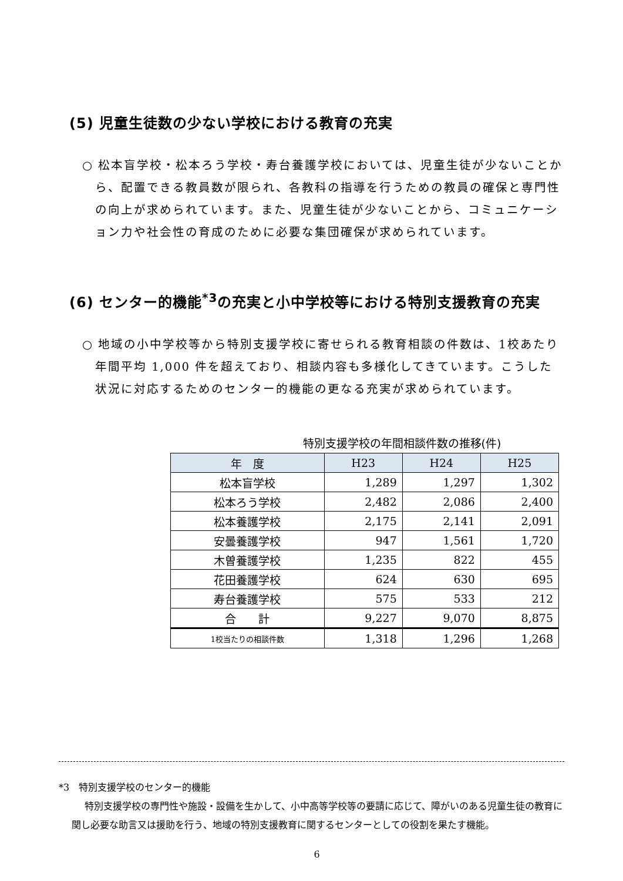(5) 児童生徒数の少ない学校における教育の充実
○ 松本盲学校・松本ろう学校・寿台養護学校においては、児童生徒が少ないことから、配置できる教員数が限られ、各教科の指導を行うための教員の確保と専門性の向上が求められています。また、児童生徒が少ないことから、コミュニケーション力や社会性の育成のために必要な集団確保が求められています。
(6) センター的機能<sup>*3</sup>の充実と小中学校等における特別支援教育の充実
○ 地域の小中学校等から特別支援学校に寄せられる教育相談の件数は、1校あたり年間平均 1,000 件を超えており、相談内容も多様化してきています。こうした状況に対応するためのセンター的機能の更なる充実が求められています。
特別支援学校の年間相談件数の推移(件)
| 年 度 | H23 | H24 | H25 |
| --- | --- | --- | --- |
| 松本盲学校 | 1,289 | 1,297 | 1,302 |
| 松本ろう学校 | 2,482 | 2,086 | 2,400 |
| 松本養護学校 | 2,175 | 2,141 | 2,091 |
| 安曇養護学校 | 947 | 1,561 | 1,720 |
| 木曽養護学校 | 1,235 | 822 | 455 |
| 花田養護学校 | 624 | 630 | 695 |
| 寿台養護学校 | 575 | 533 | 212 |
| 合 計 | 9,227 | 9,070 | 8,875 |
| 1校当たりの相談件数 | 1,318 | 1,296 | 1,268 |
*3　特別支援学校のセンター的機能
特別支援学校の専門性や施設・設備を生かして、小中高等学校等の要請に応じて、障がいのある児童生徒の教育に関し必要な助言又は援助を行う、地域の特別支援教育に関するセンターとしての役割を果たす機能。
6